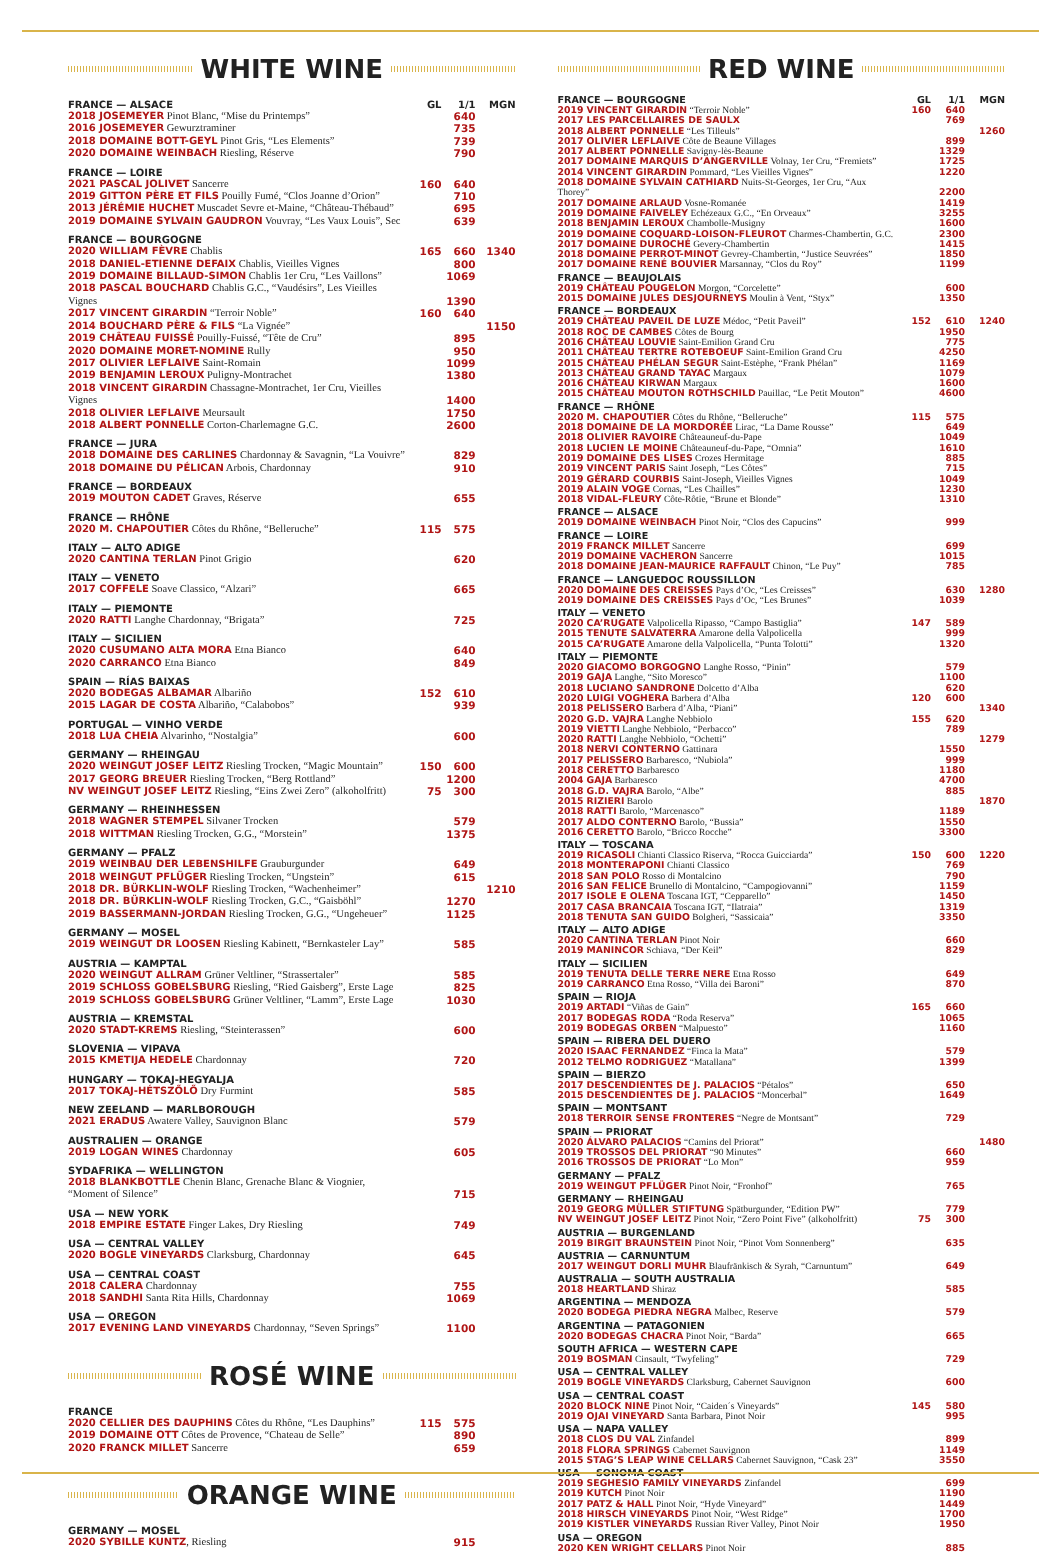WHITE WINE
| FRANCE — ALSACE | GL | 1/1 | MGN |
| --- | --- | --- | --- |
| 2018 JOSEMEYER Pinot Blanc, “Mise du Printemps” | | 640 | |
| 2016 JOSEMEYER Gewurztraminer | | 735 | |
| 2018 DOMAINE BOTT-GEYL Pinot Gris, “Les Elements” | | 739 | |
| 2020 DOMAINE WEINBACH Riesling, Réserve | | 790 | |
| FRANCE — LOIRE | | | |
| 2021 PASCAL JOLIVET Sancerre | 160 | 640 | |
| 2019 GITTON PÈRE ET FILS Pouilly Fumé, “Clos Joanne d’Orion” | | 710 | |
| 2013 JÉRÉMIE HUCHET Muscadet Sevre et-Maine, “Château-Thébaud” | | 695 | |
| 2019 DOMAINE SYLVAIN GAUDRON Vouvray, “Les Vaux Louis”, Sec | | 639 | |
| FRANCE — BOURGOGNE | | | |
| 2020 WILLIAM FÈVRE Chablis | 165 | 660 | 1340 |
| 2018 DANIEL-ETIENNE DEFAIX Chablis, Vieilles Vignes | | 800 | |
| 2019 DOMAINE BILLAUD-SIMON Chablis 1er Cru, “Les Vaillons” | | 1069 | |
| 2018 PASCAL BOUCHARD Chablis G.C., “Vaudésirs”, Les Vieilles Vignes | | 1390 | |
| 2017 VINCENT GIRARDIN “Terroir Noble” | 160 | 640 | |
| 2014 BOUCHARD PÈRE & FILS “La Vignée” | | | 1150 |
| 2019 CHÂTEAU FUISSÉ Pouilly-Fuissé, “Tête de Cru” | | 895 | |
| 2020 DOMAINE MORET-NOMINE Rully | | 950 | |
| 2017 OLIVIER LEFLAIVE Saint-Romain | | 1099 | |
| 2019 BENJAMIN LEROUX Puligny-Montrachet | | 1380 | |
| 2018 VINCENT GIRARDIN Chassagne-Montrachet, 1er Cru, Vieilles Vignes | | 1400 | |
| 2018 OLIVIER LEFLAIVE Meursault | | 1750 | |
| 2018 ALBERT PONNELLE Corton-Charlemagne G.C. | | 2600 | |
| FRANCE — JURA | | | |
| 2018 DOMAINE DES CARLINES Chardonnay & Savagnin, “La Vouivre” | | 829 | |
| 2018 DOMAINE DU PÉLICAN Arbois, Chardonnay | | 910 | |
| FRANCE — BORDEAUX | | | |
| 2019 MOUTON CADET Graves, Réserve | | 655 | |
| FRANCE — RHÔNE | | | |
| 2020 M. CHAPOUTIER Côtes du Rhône, “Belleruche” | 115 | 575 | |
| ITALY — ALTO ADIGE | | | |
| 2020 CANTINA TERLAN Pinot Grigio | | 620 | |
| ITALY — VENETO | | | |
| 2017 COFFELE Soave Classico, “Alzari” | | 665 | |
| ITALY — PIEMONTE | | | |
| 2020 RATTI Langhe Chardonnay, “Brigata” | | 725 | |
| ITALY — SICILIEN | | | |
| 2020 CUSUMANO ALTA MORA Etna Bianco | | 640 | |
| 2020 CARRANCO Etna Bianco | | 849 | |
| SPAIN — RÍAS BAIXAS | | | |
| 2020 BODEGAS ALBAMAR Albariño | 152 | 610 | |
| 2015 LAGAR DE COSTA Albariño, “Calabobos” | | 939 | |
| PORTUGAL — VINHO VERDE | | | |
| 2018 LUA CHEIA Alvarinho, “Nostalgia” | | 600 | |
| GERMANY — RHEINGAU | | | |
| 2020 WEINGUT JOSEF LEITZ Riesling Trocken, “Magic Mountain” | 150 | 600 | |
| 2017 GEORG BREUER Riesling Trocken, “Berg Rottland” | | 1200 | |
| NV WEINGUT JOSEF LEITZ Riesling, “Eins Zwei Zero” (alkoholfritt) | 75 | 300 | |
| GERMANY — RHEINHESSEN | | | |
| 2018 WAGNER STEMPEL Silvaner Trocken | | 579 | |
| 2018 WITTMAN Riesling Trocken, G.G., “Morstein” | | 1375 | |
| GERMANY — PFALZ | | | |
| 2019 WEINBAU DER LEBENSHILFE Grauburgunder | | 649 | |
| 2018 WEINGUT PFLÜGER Riesling Trocken, “Ungstein” | | 615 | |
| 2018 DR. BÜRKLIN-WOLF Riesling Trocken, “Wachenheimer” | | | 1210 |
| 2018 DR. BÜRKLIN-WOLF Riesling Trocken, G.C., “Gaisböhl” | | 1270 | |
| 2019 BASSERMANN-JORDAN Riesling Trocken, G.G., “Ungeheuer” | | 1125 | |
| GERMANY — MOSEL | | | |
| 2019 WEINGUT DR LOOSEN Riesling Kabinett, “Bernkasteler Lay” | | 585 | |
| AUSTRIA — KAMPTAL | | | |
| 2020 WEINGUT ALLRAM Grüner Veltliner, “Strassertaler” | | 585 | |
| 2019 SCHLOSS GOBELSBURG Riesling, “Ried Gaisberg”, Erste Lage | | 825 | |
| 2019 SCHLOSS GOBELSBURG Grüner Veltliner, “Lamm”, Erste Lage | | 1030 | |
| AUSTRIA — KREMSTAL | | | |
| 2020 STADT-KREMS Riesling, “Steinterassen” | | 600 | |
| SLOVENIA — VIPAVA | | | |
| 2015 KMETIJA HEDELE Chardonnay | | 720 | |
| HUNGARY — TOKAJ-HEGYALJA | | | |
| 2017 TOKAJ-HÉTSZŐLŐ Dry Furmint | | 585 | |
| NEW ZEELAND — MARLBOROUGH | | | |
| 2021 ERADUS Awatere Valley, Sauvignon Blanc | | 579 | |
| AUSTRALIEN — ORANGE | | | |
| 2019 LOGAN WINES Chardonnay | | 605 | |
| SYDAFRIKA — WELLINGTON | | | |
| 2018 BLANKBOTTLE Chenin Blanc, Grenache Blanc & Viognier, “Moment of Silence” | | 715 | |
| USA — NEW YORK | | | |
| 2018 EMPIRE ESTATE Finger Lakes, Dry Riesling | | 749 | |
| USA — CENTRAL VALLEY | | | |
| 2020 BOGLE VINEYARDS Clarksburg, Chardonnay | | 645 | |
| USA — CENTRAL COAST | | | |
| 2018 CALERA Chardonnay | | 755 | |
| 2018 SANDHI Santa Rita Hills, Chardonnay | | 1069 | |
| USA — OREGON | | | |
| 2017 EVENING LAND VINEYARDS Chardonnay, “Seven Springs” | | 1100 | |
ROSÉ WINE
| FRANCE | | | |
| --- | --- | --- | --- |
| 2020 CELLIER DES DAUPHINS Côtes du Rhône, “Les Dauphins” | 115 | 575 | |
| 2019 DOMAINE OTT Côtes de Provence, “Chateau de Selle” | | 890 | |
| 2020 FRANCK MILLET Sancerre | | 659 | |
ORANGE WINE
| GERMANY — MOSEL | | | |
| --- | --- | --- | --- |
| 2020 SYBILLE KUNTZ , Riesling | | 915 | |
RED WINE
| FRANCE — BOURGOGNE | GL | 1/1 | MGN |
| --- | --- | --- | --- |
| 2019 VINCENT GIRARDIN “Terroir Noble” | 160 | 640 | |
| 2017 LES PARCELLAIRES DE SAULX | | 769 | |
| 2018 ALBERT PONNELLE “Les Tilleuls” | | | 1260 |
| 2017 OLIVIER LEFLAIVE Côte de Beaune Villages | | 899 | |
| 2017 ALBERT PONNELLE Savigny-lès-Beaune | | 1329 | |
| 2017 DOMAINE MARQUIS D’ANGERVILLE Volnay, 1er Cru, “Fremiets” | | 1725 | |
| 2014 VINCENT GIRARDIN Pommard, “Les Vieilles Vignes” | | 1220 | |
| 2018 DOMAINE SYLVAIN CATHIARD Nuits-St-Georges, 1er Cru, “Aux Thorey” | | 2200 | |
| 2017 DOMAINE ARLAUD Vosne-Romanée | | 1419 | |
| 2019 DOMAINE FAIVELEY Echézeaux G.C., “En Orveaux” | | 3255 | |
| 2018 BENJAMIN LEROUX Chambolle-Musigny | | 1600 | |
| 2019 DOMAINE COQUARD-LOISON-FLEUROT Charmes-Chambertin, G.C. | | 2300 | |
| 2017 DOMAINE DUROCHÉ Gevery-Chambertin | | 1415 | |
| 2018 DOMAINE PERROT-MINOT Gevrey-Chambertin, “Justice Seuvrées” | | 1850 | |
| 2017 DOMAINE RENÉ BOUVIER Marsannay, “Clos du Roy” | | 1199 | |
| FRANCE — BEAUJOLAIS | | | |
| 2019 CHÂTEAU POUGELON Morgon, “Corcelette” | | 600 | |
| 2015 DOMAINE JULES DESJOURNEYS Moulin à Vent, “Styx” | | 1350 | |
| FRANCE — BORDEAUX | | | |
| 2019 CHÂTEAU PAVEIL DE LUZE Médoc, “Petit Paveil” | 152 | 610 | 1240 |
| 2018 ROC DE CAMBES Côtes de Bourg | | 1950 | |
| 2016 CHÂTEAU LOUVIE Saint-Emilion Grand Cru | | 775 | |
| 2011 CHÂTEAU TERTRE ROTEBOEUF Saint-Emilion Grand Cru | | 4250 | |
| 2015 CHÂTEAU PHÉLAN SEGUR Saint-Estèphe, “Frank Phélan” | | 1169 | |
| 2013 CHÂTEAU GRAND TAYAC Margaux | | 1079 | |
| 2016 CHÂTEAU KIRWAN Margaux | | 1600 | |
| 2015 CHÂTEAU MOUTON ROTHSCHILD Pauillac, “Le Petit Mouton” | | 4600 | |
| FRANCE — RHÔNE | | | |
| 2020 M. CHAPOUTIER Côtes du Rhône, “Belleruche” | 115 | 575 | |
| 2018 DOMAINE DE LA MORDORÉE Lirac, “La Dame Rousse” | | 649 | |
| 2018 OLIVIER RAVOIRE Châteauneuf-du-Pape | | 1049 | |
| 2018 LUCIEN LE MOINE Châteauneuf-du-Pape, “Omnia” | | 1610 | |
| 2019 DOMAINE DES LISES Crozes Hermitage | | 885 | |
| 2019 VINCENT PARIS Saint Joseph, “Les Côtes” | | 715 | |
| 2019 GÉRARD COURBIS Saint-Joseph, Vieilles Vignes | | 1049 | |
| 2019 ALAIN VOGE Cornas, “Les Chailles” | | 1230 | |
| 2018 VIDAL-FLEURY Côte-Rôtie, “Brune et Blonde” | | 1310 | |
| FRANCE — ALSACE | | | |
| 2019 DOMAINE WEINBACH Pinot Noir, “Clos des Capucins” | | 999 | |
| FRANCE — LOIRE | | | |
| 2019 FRANCK MILLET Sancerre | | 699 | |
| 2019 DOMAINE VACHERON Sancerre | | 1015 | |
| 2018 DOMAINE JEAN-MAURICE RAFFAULT Chinon, “Le Puy” | | 785 | |
| FRANCE — LANGUEDOC ROUSSILLON | | | |
| 2020 DOMAINE DES CREISSES Pays d’Oc, “Les Creisses” | | 630 | 1280 |
| 2019 DOMAINE DES CREISSES Pays d’Oc, “Les Brunes” | | 1039 | |
| ITALY — VENETO | | | |
| 2020 CA’RUGATE Valpolicella Ripasso, “Campo Bastiglia” | 147 | 589 | |
| 2015 TENUTE SALVATERRA Amarone della Valpolicella | | 999 | |
| 2015 CA’RUGATE Amarone della Valpolicella, “Punta Tolotti” | | 1320 | |
| ITALY — PIEMONTE | | | |
| 2020 GIACOMO BORGOGNO Langhe Rosso, “Pinin” | | 579 | |
| 2019 GAJA Langhe, “Sito Moresco” | | 1100 | |
| 2018 LUCIANO SANDRONE Dolcetto d’Alba | | 620 | |
| 2020 LUIGI VOGHERA Barbera d’Alba | 120 | 600 | |
| 2018 PELISSERO Barbera d’Alba, “Piani” | | | 1340 |
| 2020 G.D. VAJRA Langhe Nebbiolo | 155 | 620 | |
| 2019 VIETTI Langhe Nebbiolo, “Perbacco” | | 789 | |
| 2020 RATTI Langhe Nebbiolo, “Ochetti” | | | 1279 |
| 2018 NERVI CONTERNO Gattinara | | 1550 | |
| 2017 PELISSERO Barbaresco, “Nubiola” | | 999 | |
| 2018 CERETTO Barbaresco | | 1180 | |
| 2004 GAJA Barbaresco | | 4700 | |
| 2018 G.D. VAJRA Barolo, “Albe” | | 885 | |
| 2015 RIZIERI Barolo | | | 1870 |
| 2018 RATTI Barolo, “Marcenasco” | | 1189 | |
| 2017 ALDO CONTERNO Barolo, “Bussia” | | 1550 | |
| 2016 CERETTO Barolo, “Bricco Rocche” | | 3300 | |
| ITALY — TOSCANA | | | |
| 2019 RICASOLI Chianti Classico Riserva, “Rocca Guicciarda” | 150 | 600 | 1220 |
| 2018 MONTERAPONI Chianti Classico | | 769 | |
| 2018 SAN POLO Rosso di Montalcino | | 790 | |
| 2016 SAN FELICE Brunello di Montalcino, “Campogiovanni” | | 1159 | |
| 2017 ISOLE E OLENA Toscana IGT, “Cepparello” | | 1450 | |
| 2017 CASA BRANCAIA Toscana IGT, “Ilatraia” | | 1319 | |
| 2018 TENUTA SAN GUIDO Bolgheri, “Sassicaia” | | 3350 | |
| ITALY — ALTO ADIGE | | | |
| 2020 CANTINA TERLAN Pinot Noir | | 660 | |
| 2019 MANINCOR Schiava, “Der Keil” | | 829 | |
| ITALY — SICILIEN | | | |
| 2019 TENUTA DELLE TERRE NERE Etna Rosso | | 649 | |
| 2019 CARRANCO Etna Rosso, “Villa dei Baroni” | | 870 | |
| SPAIN — RIOJA | | | |
| 2019 ARTADI “Viñas de Gain” | 165 | 660 | |
| 2017 BODEGAS RODA “Roda Reserva” | | 1065 | |
| 2019 BODEGAS ORBEN “Malpuesto” | | 1160 | |
| SPAIN — RIBERA DEL DUERO | | | |
| 2020 ISAAC FERNANDEZ “Finca la Mata” | | 579 | |
| 2012 TELMO RODRIGUEZ “Matallana” | | 1399 | |
| SPAIN — BIERZO | | | |
| 2017 DESCENDIENTES DE J. PALACIOS “Pétalos” | | 650 | |
| 2015 DESCENDIENTES DE J. PALACIOS “Moncerbal” | | 1649 | |
| SPAIN — MONTSANT | | | |
| 2018 TERROIR SENSE FRONTERES “Negre de Montsant” | | 729 | |
| SPAIN — PRIORAT | | | |
| 2020 ÁLVARO PALACIOS “Camins del Priorat” | | | 1480 |
| 2019 TROSSOS DEL PRIORAT “90 Minutes” | | 660 | |
| 2016 TROSSOS DE PRIORAT “Lo Mon” | | 959 | |
| GERMANY — PFALZ | | | |
| 2019 WEINGUT PFLÜGER Pinot Noir, “Fronhof” | | 765 | |
| GERMANY — RHEINGAU | | | |
| 2019 GEORG MÜLLER STIFTUNG Spätburgunder, “Edition PW” | | 779 | |
| NV WEINGUT JOSEF LEITZ Pinot Noir, “Zero Point Five” (alkoholfritt) | 75 | 300 | |
| AUSTRIA — BURGENLAND | | | |
| 2019 BIRGIT BRAUNSTEIN Pinot Noir, “Pinot Vom Sonnenberg” | | 635 | |
| AUSTRIA — CARNUNTUM | | | |
| 2017 WEINGUT DORLI MUHR Blaufränkisch & Syrah, “Carnuntum” | | 649 | |
| AUSTRALIA — SOUTH AUSTRALIA | | | |
| 2018 HEARTLAND Shiraz | | 585 | |
| ARGENTINA — MENDOZA | | | |
| 2020 BODEGA PIEDRA NEGRA Malbec, Reserve | | 579 | |
| ARGENTINA — PATAGONIEN | | | |
| 2020 BODEGAS CHACRA Pinot Noir, “Barda” | | 665 | |
| SOUTH AFRICA — WESTERN CAPE | | | |
| 2019 BOSMAN Cinsault, “Twyfeling” | | 729 | |
| USA — CENTRAL VALLEY | | | |
| 2019 BOGLE VINEYARDS Clarksburg, Cabernet Sauvignon | | 600 | |
| USA — CENTRAL COAST | | | |
| 2020 BLOCK NINE Pinot Noir, “Caiden´s Vineyards” | 145 | 580 | |
| 2019 OJAI VINEYARD Santa Barbara, Pinot Noir | | 995 | |
| USA — NAPA VALLEY | | | |
| 2018 CLOS DU VAL Zinfandel | | 899 | |
| 2018 FLORA SPRINGS Cabernet Sauvignon | | 1149 | |
| 2015 STAG’S LEAP WINE CELLARS Cabernet Sauvignon, “Cask 23” | | 3550 | |
| USA — SONOMA COAST | | | |
| 2019 SEGHESIO FAMILY VINEYARDS Zinfandel | | 699 | |
| 2019 KUTCH Pinot Noir | | 1190 | |
| 2017 PATZ & HALL Pinot Noir, “Hyde Vineyard” | | 1449 | |
| 2018 HIRSCH VINEYARDS Pinot Noir, “West Ridge” | | 1700 | |
| 2019 KISTLER VINEYARDS Russian River Valley, Pinot Noir | | 1950 | |
| USA — OREGON | | | |
| 2020 KEN WRIGHT CELLARS Pinot Noir | | 885 | |